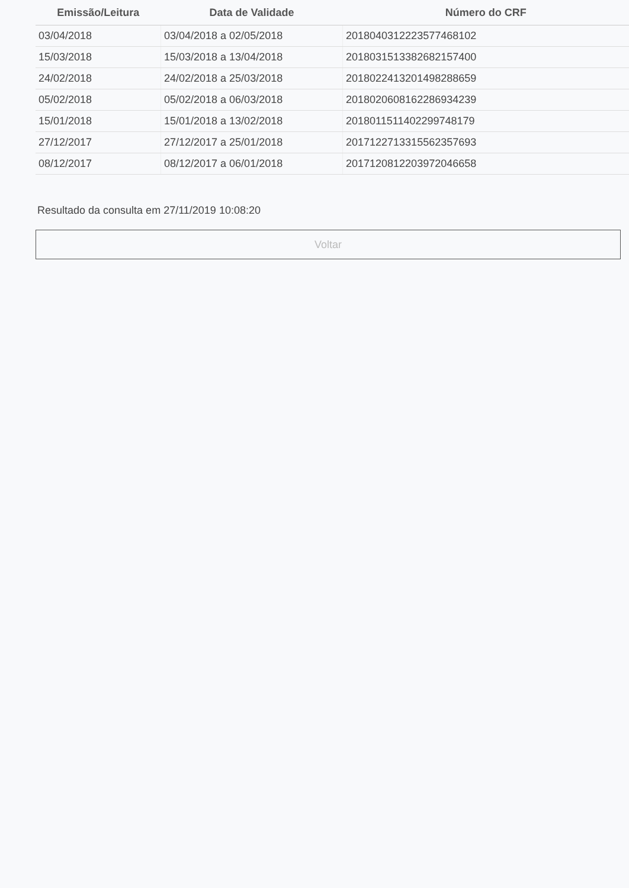| Emissão/Leitura | Data de Validade | Número do CRF |
| --- | --- | --- |
| 03/04/2018 | 03/04/2018 a 02/05/2018 | 2018040312223577468102 |
| 15/03/2018 | 15/03/2018 a 13/04/2018 | 2018031513382682157400 |
| 24/02/2018 | 24/02/2018 a 25/03/2018 | 2018022413201498288659 |
| 05/02/2018 | 05/02/2018 a 06/03/2018 | 2018020608162286934239 |
| 15/01/2018 | 15/01/2018 a 13/02/2018 | 2018011511402299748179 |
| 27/12/2017 | 27/12/2017 a 25/01/2018 | 2017122713315562357693 |
| 08/12/2017 | 08/12/2017 a 06/01/2018 | 2017120812203972046658 |
Resultado da consulta em 27/11/2019 10:08:20
Voltar